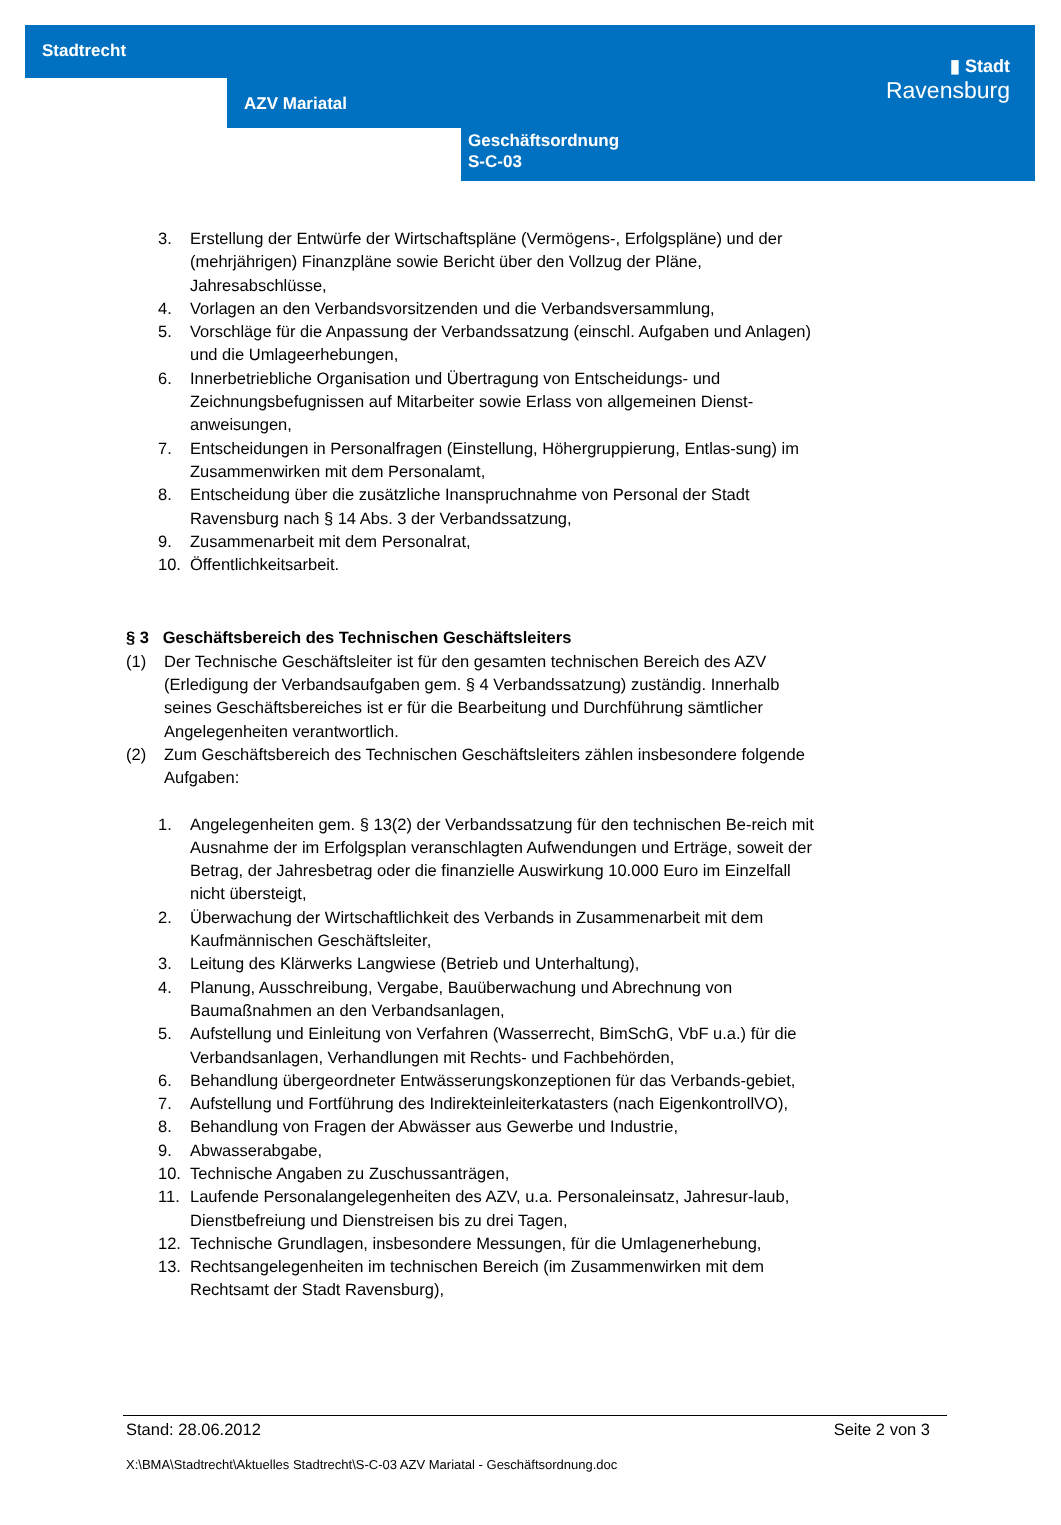Stadtrecht
AZV Mariatal
Geschäftsordnung
S-C-03
▮ Stadt
Ravensburg
3. Erstellung der Entwürfe der Wirtschaftspläne (Vermögens-, Erfolgspläne) und der (mehrjährigen) Finanzpläne sowie Bericht über den Vollzug der Pläne, Jahresabschlüsse,
4. Vorlagen an den Verbandsvorsitzenden und die Verbandsversammlung,
5. Vorschläge für die Anpassung der Verbandssatzung (einschl. Aufgaben und Anlagen) und die Umlageerhebungen,
6. Innerbetriebliche Organisation und Übertragung von Entscheidungs- und Zeichnungsbefugnissen auf Mitarbeiter sowie Erlass von allgemeinen Dienst-anweisungen,
7. Entscheidungen in Personalfragen (Einstellung, Höhergruppierung, Entlas-sung) im Zusammenwirken mit dem Personalamt,
8. Entscheidung über die zusätzliche Inanspruchnahme von Personal der Stadt Ravensburg nach § 14 Abs. 3 der Verbandssatzung,
9. Zusammenarbeit mit dem Personalrat,
10. Öffentlichkeitsarbeit.
§ 3 Geschäftsbereich des Technischen Geschäftsleiters
(1) Der Technische Geschäftsleiter ist für den gesamten technischen Bereich des AZV (Erledigung der Verbandsaufgaben gem. § 4 Verbandssatzung) zuständig. Innerhalb seines Geschäftsbereiches ist er für die Bearbeitung und Durchführung sämtlicher Angelegenheiten verantwortlich.
(2) Zum Geschäftsbereich des Technischen Geschäftsleiters zählen insbesondere folgende Aufgaben:
1. Angelegenheiten gem. § 13(2) der Verbandssatzung für den technischen Be-reich mit Ausnahme der im Erfolgsplan veranschlagten Aufwendungen und Erträge, soweit der Betrag, der Jahresbetrag oder die finanzielle Auswirkung 10.000 Euro im Einzelfall nicht übersteigt,
2. Überwachung der Wirtschaftlichkeit des Verbands in Zusammenarbeit mit dem Kaufmännischen Geschäftsleiter,
3. Leitung des Klärwerks Langwiese (Betrieb und Unterhaltung),
4. Planung, Ausschreibung, Vergabe, Bauüberwachung und Abrechnung von Baumaßnahmen an den Verbandsanlagen,
5. Aufstellung und Einleitung von Verfahren (Wasserrecht, BimSchG, VbF u.a.) für die Verbandsanlagen, Verhandlungen mit Rechts- und Fachbehörden,
6. Behandlung übergeordneter Entwässerungskonzeptionen für das Verbands-gebiet,
7. Aufstellung und Fortführung des Indirekteinleiterkatasters (nach EigenkontrollVO),
8. Behandlung von Fragen der Abwässer aus Gewerbe und Industrie,
9. Abwasserabgabe,
10. Technische Angaben zu Zuschussanträgen,
11. Laufende Personalangelegenheiten des AZV, u.a. Personaleinsatz, Jahresur-laub, Dienstbefreiung und Dienstreisen bis zu drei Tagen,
12. Technische Grundlagen, insbesondere Messungen, für die Umlagenerhebung,
13. Rechtsangelegenheiten im technischen Bereich (im Zusammenwirken mit dem Rechtsamt der Stadt Ravensburg),
Stand: 28.06.2012 Seite 2 von 3
X:\BMA\Stadtrecht\Aktuelles Stadtrecht\S-C-03 AZV Mariatal - Geschäftsordnung.doc